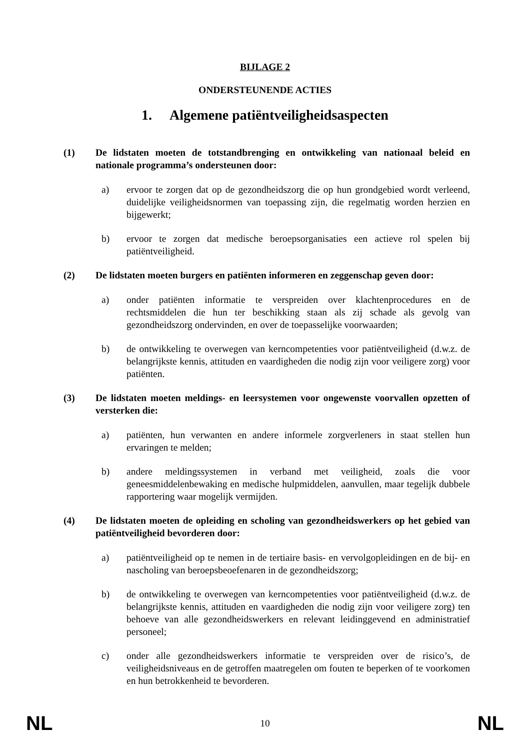BIJLAGE 2
ONDERSTEUNENDE ACTIES
1. Algemene patiëntveiligheidsaspecten
(1) De lidstaten moeten de totstandbrenging en ontwikkeling van nationaal beleid en nationale programma’s ondersteunen door:
a) ervoor te zorgen dat op de gezondheidszorg die op hun grondgebied wordt verleend, duidelijke veiligheidsnormen van toepassing zijn, die regelmatig worden herzien en bijgewerkt;
b) ervoor te zorgen dat medische beroepsorganisaties een actieve rol spelen bij patiëntveiligheid.
(2) De lidstaten moeten burgers en patiënten informeren en zeggenschap geven door:
a) onder patiënten informatie te verspreiden over klachtenprocedures en de rechtsmiddelen die hun ter beschikking staan als zij schade als gevolg van gezondheidszorg ondervinden, en over de toepasselijke voorwaarden;
b) de ontwikkeling te overwegen van kerncompetenties voor patiëntveiligheid (d.w.z. de belangrijkste kennis, attituden en vaardigheden die nodig zijn voor veiligere zorg) voor patiënten.
(3) De lidstaten moeten meldings- en leersystemen voor ongewenste voorvallen opzetten of versterken die:
a) patiënten, hun verwanten en andere informele zorgverleners in staat stellen hun ervaringen te melden;
b) andere meldingssystemen in verband met veiligheid, zoals die voor geneesmiddelenbewaking en medische hulpmiddelen, aanvullen, maar tegelijk dubbele rapportering waar mogelijk vermijden.
(4) De lidstaten moeten de opleiding en scholing van gezondheidswerkers op het gebied van patiëntveiligheid bevorderen door:
a) patiëntveiligheid op te nemen in de tertiaire basis- en vervolgopleidingen en de bij- en nascholing van beroepsbeoefenaren in de gezondheidszorg;
b) de ontwikkeling te overwegen van kerncompetenties voor patiëntveiligheid (d.w.z. de belangrijkste kennis, attituden en vaardigheden die nodig zijn voor veiligere zorg) ten behoeve van alle gezondheidswerkers en relevant leidinggevend en administratief personeel;
c) onder alle gezondheidswerkers informatie te verspreiden over de risico’s, de veiligheidsniveaus en de getroffen maatregelen om fouten te beperken of te voorkomen en hun betrokkenheid te bevorderen.
NL 10 NL